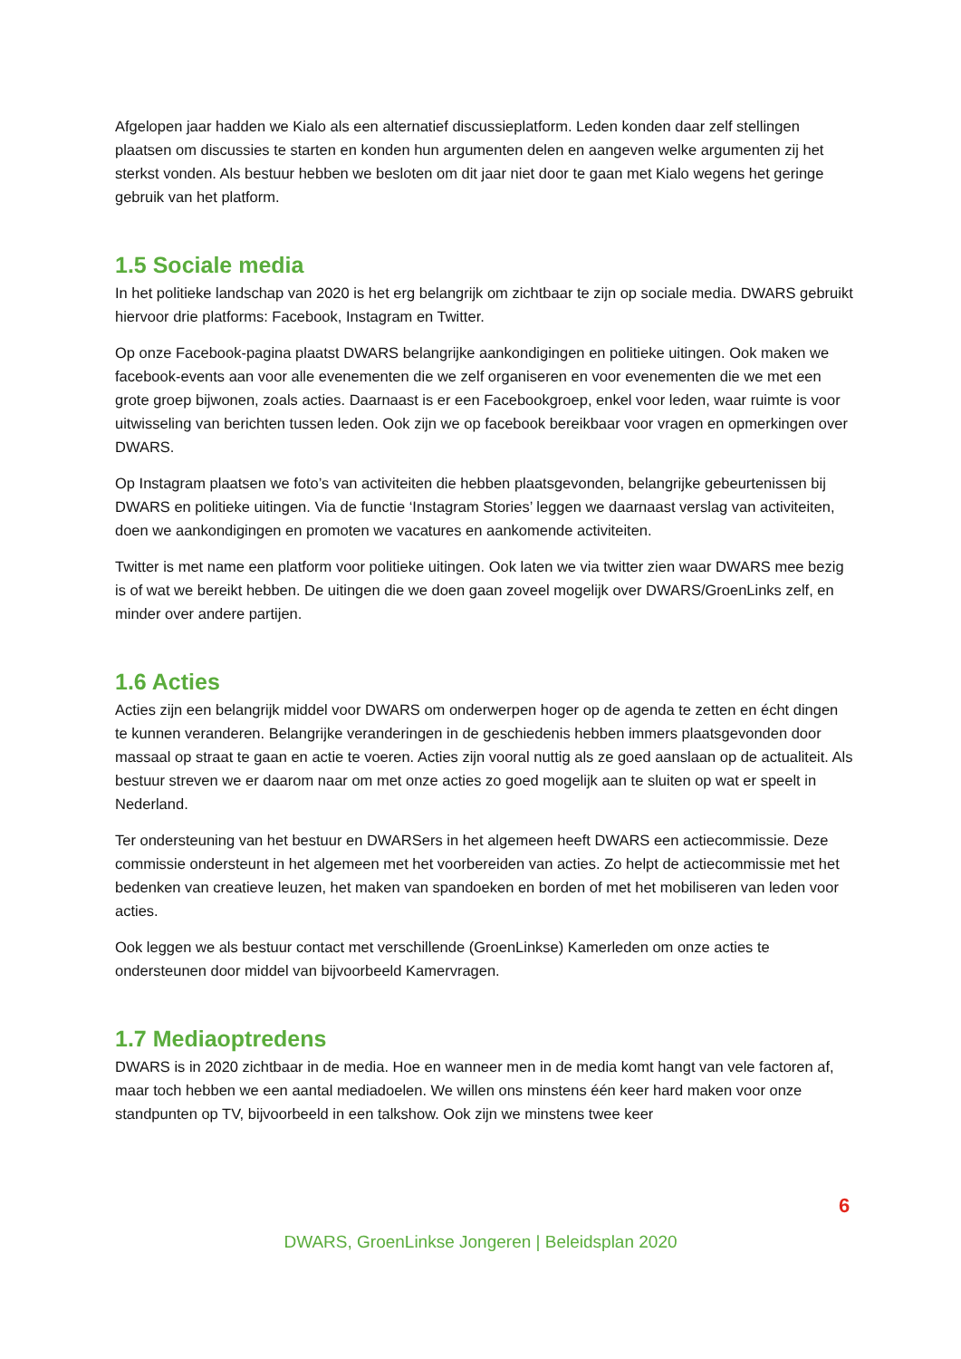Afgelopen jaar hadden we Kialo als een alternatief discussieplatform. Leden konden daar zelf stellingen plaatsen om discussies te starten en konden hun argumenten delen en aangeven welke argumenten zij het sterkst vonden. Als bestuur hebben we besloten om dit jaar niet door te gaan met Kialo wegens het geringe gebruik van het platform.
1.5 Sociale media
In het politieke landschap van 2020 is het erg belangrijk om zichtbaar te zijn op sociale media. DWARS gebruikt hiervoor drie platforms: Facebook, Instagram en Twitter.
Op onze Facebook-pagina plaatst DWARS belangrijke aankondigingen en politieke uitingen. Ook maken we facebook-events aan voor alle evenementen die we zelf organiseren en voor evenementen die we met een grote groep bijwonen, zoals acties. Daarnaast is er een Facebookgroep, enkel voor leden, waar ruimte is voor uitwisseling van berichten tussen leden. Ook zijn we op facebook bereikbaar voor vragen en opmerkingen over DWARS.
Op Instagram plaatsen we foto’s van activiteiten die hebben plaatsgevonden, belangrijke gebeurtenissen bij DWARS en politieke uitingen. Via de functie ‘Instagram Stories’ leggen we daarnaast verslag van activiteiten, doen we aankondigingen en promoten we vacatures en aankomende activiteiten.
Twitter is met name een platform voor politieke uitingen. Ook laten we via twitter zien waar DWARS mee bezig is of wat we bereikt hebben. De uitingen die we doen gaan zoveel mogelijk over DWARS/GroenLinks zelf, en minder over andere partijen.
1.6 Acties
Acties zijn een belangrijk middel voor DWARS om onderwerpen hoger op de agenda te zetten en écht dingen te kunnen veranderen. Belangrijke veranderingen in de geschiedenis hebben immers plaatsgevonden door massaal op straat te gaan en actie te voeren. Acties zijn vooral nuttig als ze goed aanslaan op de actualiteit. Als bestuur streven we er daarom naar om met onze acties zo goed mogelijk aan te sluiten op wat er speelt in Nederland.
Ter ondersteuning van het bestuur en DWARSers in het algemeen heeft DWARS een actiecommissie. Deze commissie ondersteunt in het algemeen met het voorbereiden van acties. Zo helpt de actiecommissie met het bedenken van creatieve leuzen, het maken van spandoeken en borden of met het mobiliseren van leden voor acties.
Ook leggen we als bestuur contact met verschillende (GroenLinkse) Kamerleden om onze acties te ondersteunen door middel van bijvoorbeeld Kamervragen.
1.7 Mediaoptredens
DWARS is in 2020 zichtbaar in de media. Hoe en wanneer men in de media komt hangt van vele factoren af, maar toch hebben we een aantal mediadoelen. We willen ons minstens één keer hard maken voor onze standpunten op TV, bijvoorbeeld in een talkshow. Ook zijn we minstens twee keer
6
DWARS, GroenLinkse Jongeren | Beleidsplan 2020